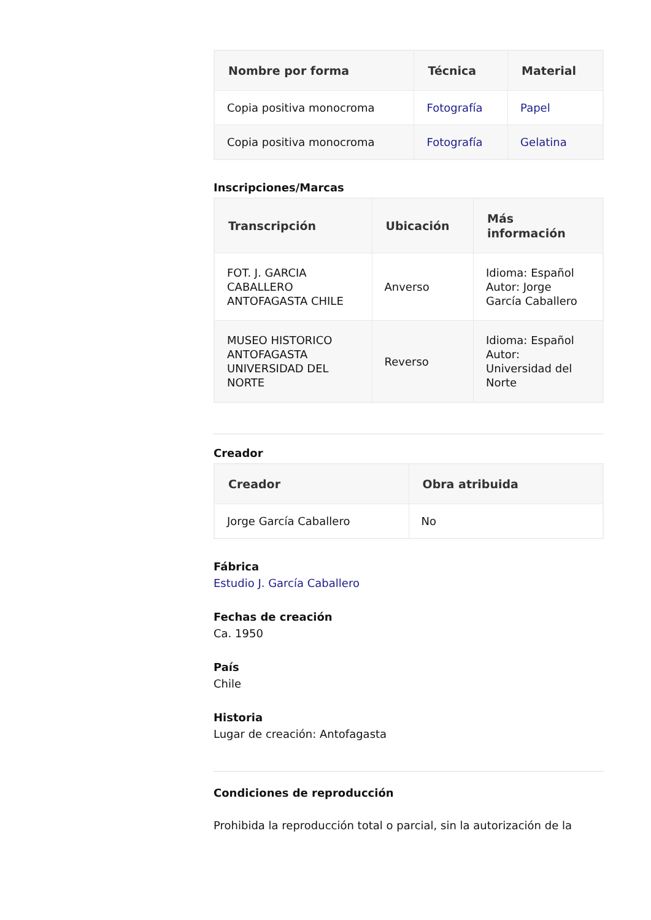| Nombre por forma | Técnica | Material |
| --- | --- | --- |
| Copia positiva monocroma | Fotografía | Papel |
| Copia positiva monocroma | Fotografía | Gelatina |
Inscripciones/Marcas
| Transcripción | Ubicación | Más información |
| --- | --- | --- |
| FOT. J. GARCIA CABALLERO ANTOFAGASTA CHILE | Anverso | Idioma: Español Autor: Jorge García Caballero |
| MUSEO HISTORICO ANTOFAGASTA UNIVERSIDAD DEL NORTE | Reverso | Idioma: Español Autor: Universidad del Norte |
Creador
| Creador | Obra atribuida |
| --- | --- |
| Jorge García Caballero | No |
Fábrica
Estudio J. García Caballero
Fechas de creación
Ca. 1950
País
Chile
Historia
Lugar de creación: Antofagasta
Condiciones de reproducción
Prohibida la reproducción total o parcial, sin la autorización de la